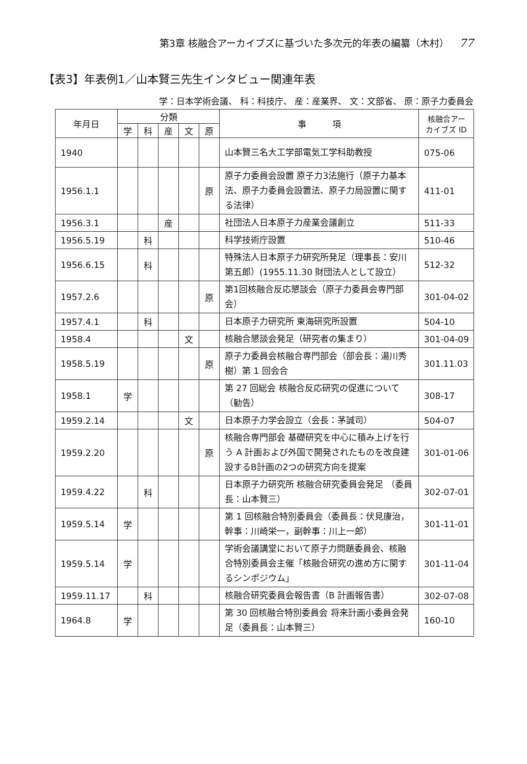第3章 核融合アーカイブズに基づいた多次元的年表の編纂（木村） 77
【表3】年表例1／山本賢三先生インタビュー関連年表
学：日本学術会議、 科：科技庁、 産：産業界、 文：文部省、 原：原子力委員会
| 年月日 | 分類 | | | | | 事 項 | 核融合アー カイブズ ID |
| --- | --- | --- | --- | --- | --- | --- | --- |
| | 学 | 科 | 産 | 文 | 原 | | |
| 1940 | | | | | | 山本賢三名大工学部電気工学科助教授 | 075-06 |
| 1956.1.1 | | | | | 原 | 原子力委員会設置 原子力3法施行（原子力基本法、原子力委員会設置法、原子力局設置に関する法律） | 411-01 |
| 1956.3.1 | | | 産 | | | 社団法人日本原子力産業会議創立 | 511-33 |
| 1956.5.19 | | 科 | | | | 科学技術庁設置 | 510-46 |
| 1956.6.15 | | 科 | | | | 特殊法人日本原子力研究所発足（理事長：安川第五郎）(1955.11.30 財団法人として設立） | 512-32 |
| 1957.2.6 | | | | | 原 | 第1回核融合反応懇談会（原子力委員会専門部会） | 301-04-02 |
| 1957.4.1 | | 科 | | | | 日本原子力研究所 東海研究所設置 | 504-10 |
| 1958.4 | | | | 文 | | 核融合懇談会発足（研究者の集まり） | 301-04-09 |
| 1958.5.19 | | | | | 原 | 原子力委員会核融合専門部会（部会長：湯川秀樹）第 1 回会合 | 301.11.03 |
| 1958.1 | 学 | | | | | 第 27 回総会 核融合反応研究の促進について（勧告） | 308-17 |
| 1959.2.14 | | | | 文 | | 日本原子力学会設立（会長：茅誠司） | 504-07 |
| 1959.2.20 | | | | | 原 | 核融合専門部会 基礎研究を中心に積み上げを行う A 計画および外国で開発されたものを改良建設するB計画の2つの研究方向を提案 | 301-01-06 |
| 1959.4.22 | | 科 | | | | 日本原子力研究所 核融合研究委員会発足 （委員長：山本賢三） | 302-07-01 |
| 1959.5.14 | 学 | | | | | 第 1 回核融合特別委員会（委員長：伏見康治，幹事：川崎栄一，副幹事：川上一郎） | 301-11-01 |
| 1959.5.14 | 学 | | | | | 学術会議講堂において原子力問題委員会、核融合特別委員会主催「核融合研究の進め方に関するシンポジウム」 | 301-11-04 |
| 1959.11.17 | | 科 | | | | 核融合研究委員会報告書（B 計画報告書） | 302-07-08 |
| 1964.8 | 学 | | | | | 第 30 回核融合特別委員会 将来計画小委員会発足（委員長：山本賢三） | 160-10 |